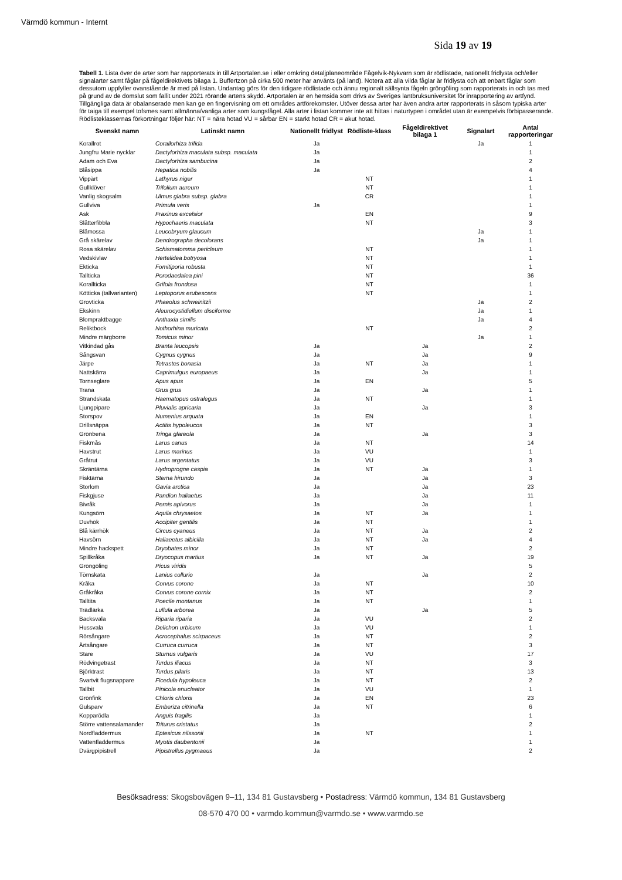Värmdö kommun - Internt
Sida 19 av 19
Tabell 1. Lista över de arter som har rapporterats in till Artportalen.se i eller omkring detaljplaneområde Fågelvik-Nykvarn som är rödlistade, nationellt fridlysta och/eller signalarter samt fåglar på fågeldirektivets bilaga 1. Buffertzon på cirka 500 meter har använts (på land). Notera att alla vilda fåglar är fridlysta och att enbart fåglar som dessutom uppfyller ovanstående är med på listan. Undantag görs för den tidigare rödlistade och ännu regionalt sällsynta fågeln gröngöling som rapporterats in och tas med på grund av de domslut som fallit under 2021 rörande artens skydd. Artportalen är en hemsida som drivs av Sveriges lantbruksuniversitet för inrapportering av artfynd. Tillgängliga data är obalanserade men kan ge en fingervisning om ett områdes artförekomster. Utöver dessa arter har även andra arter rapporterats in såsom typiska arter för taiga till exempel tofsmes samt allmänna/vanliga arter som kungsfågel. Alla arter i listan kommer inte att hittas i naturtypen i området utan är exempelvis förbipasserande. Rödlisteklassernas förkortningar följer här: NT = nära hotad VU = sårbar EN = starkt hotad CR = akut hotad.
| Svenskt namn | Latinskt namn | Nationellt fridlyst | Rödliste-klass | Fågeldirektivet bilaga 1 | Signalart | Antal rapporteringar |
| --- | --- | --- | --- | --- | --- | --- |
| Korallrot | Corallorhiza trifida | Ja | | | Ja | 1 |
| Jungfru Marie nycklar | Dactylorhiza maculata subsp. maculata | Ja | | | | 1 |
| Adam och Eva | Dactylorhiza sambucina | Ja | | | | 2 |
| Blåsippa | Hepatica nobilis | Ja | | | | 4 |
| Vippärt | Lathyrus niger | | NT | | | 1 |
| Gullklöver | Trifolium aureum | | NT | | | 1 |
| Vanlig skogsalm | Ulmus glabra subsp. glabra | | CR | | | 1 |
| Gullviva | Primula veris | Ja | | | | 1 |
| Ask | Fraxinus excelsior | | EN | | | 9 |
| Slåtterfibbla | Hypochaeris maculata | | NT | | | 3 |
| Blåmossa | Leucobryum glaucum | | | | Ja | 1 |
| Grå skärelav | Dendrographa decolorans | | | | Ja | 1 |
| Rosa skärelav | Schismatomma pericleum | | NT | | | 1 |
| Vedskivlav | Hertelidea botryosa | | NT | | | 1 |
| Ekticka | Fomitiporia robusta | | NT | | | 1 |
| Tallticka | Porodaedalea pini | | NT | | | 36 |
| Korallticka | Grifola frondosa | | NT | | | 1 |
| Kötticka (tallvarianten) | Leptoporus erubescens | | NT | | | 1 |
| Grovticka | Phaeolus schweinitzii | | | | Ja | 2 |
| Ekskinn | Aleurocystidiellum disciforme | | | | Ja | 1 |
| Blompraktbagge | Anthaxia similis | | | | Ja | 4 |
| Reliktbock | Nothorhina muricata | | NT | | | 2 |
| Mindre märgborre | Tomicus minor | | | | Ja | 1 |
| Vitkindad gås | Branta leucopsis | Ja | | Ja | | 2 |
| Sångsvan | Cygnus cygnus | Ja | | Ja | | 9 |
| Järpe | Tetrastes bonasia | Ja | NT | Ja | | 1 |
| Nattskärra | Caprimulgus europaeus | Ja | | Ja | | 1 |
| Tornseglare | Apus apus | Ja | EN | | | 5 |
| Trana | Grus grus | Ja | | Ja | | 1 |
| Strandskata | Haematopus ostralegus | Ja | NT | | | 1 |
| Ljungpipare | Pluvialis apricaria | Ja | | Ja | | 3 |
| Storspov | Numenius arquata | Ja | EN | | | 1 |
| Drillsnäppa | Actitis hypoleucos | Ja | NT | | | 3 |
| Grönbena | Tringa glareola | Ja | | Ja | | 3 |
| Fiskmås | Larus canus | Ja | NT | | | 14 |
| Havstrut | Larus marinus | Ja | VU | | | 1 |
| Gråtrut | Larus argentatus | Ja | VU | | | 3 |
| Skräntärna | Hydroprogne caspia | Ja | NT | Ja | | 1 |
| Fisktärna | Sterna hirundo | Ja | | Ja | | 3 |
| Storlom | Gavia arctica | Ja | | Ja | | 23 |
| Fiskgjuse | Pandion haliaetus | Ja | | Ja | | 11 |
| Bivråk | Pernis apivorus | Ja | | Ja | | 1 |
| Kungsörn | Aquila chrysaetos | Ja | NT | Ja | | 1 |
| Duvhök | Accipiter gentilis | Ja | NT | | | 1 |
| Blå kärrhök | Circus cyaneus | Ja | NT | Ja | | 2 |
| Havsörn | Haliaeetus albicilla | Ja | NT | Ja | | 4 |
| Mindre hackspett | Dryobates minor | Ja | NT | | | 2 |
| Spillkråka | Dryocopus martius | Ja | NT | Ja | | 19 |
| Gröngöling | Picus viridis | | | | | 5 |
| Törnskata | Lanius collurio | Ja | | Ja | | 2 |
| Kråka | Corvus corone | Ja | NT | | | 10 |
| Gråkråka | Corvus corone cornix | Ja | NT | | | 2 |
| Talltita | Poecile montanus | Ja | NT | | | 1 |
| Trädlärka | Lullula arborea | Ja | | Ja | | 5 |
| Backsvala | Riparia riparia | Ja | VU | | | 2 |
| Hussvala | Delichon urbicum | Ja | VU | | | 1 |
| Rörsångare | Acrocephalus scirpaceus | Ja | NT | | | 2 |
| Ärtsångare | Curruca curruca | Ja | NT | | | 3 |
| Stare | Sturnus vulgaris | Ja | VU | | | 17 |
| Rödvingetrast | Turdus iliacus | Ja | NT | | | 3 |
| Björktrast | Turdus pilaris | Ja | NT | | | 13 |
| Svartvit flugsnappare | Ficedula hypoleuca | Ja | NT | | | 2 |
| Tallbit | Pinicola enucleator | Ja | VU | | | 1 |
| Grönfink | Chloris chloris | Ja | EN | | | 23 |
| Gulsparv | Emberiza citrinella | Ja | NT | | | 6 |
| Kopparödla | Anguis fragilis | Ja | | | | 1 |
| Större vattensalamander | Triturus cristatus | Ja | | | | 2 |
| Nordfladdermus | Eptesicus nilssonii | Ja | NT | | | 1 |
| Vattenfladdermus | Myotis daubentonii | Ja | | | | 1 |
| Dvärgpipistrell | Pipistrellus pygmaeus | Ja | | | | 2 |
Besöksadress: Skogsbovägen 9–11, 134 81 Gustavsberg • Postadress: Värmdö kommun, 134 81 Gustavsberg
08-570 470 00 • varmdo.kommun@varmdo.se • www.varmdo.se